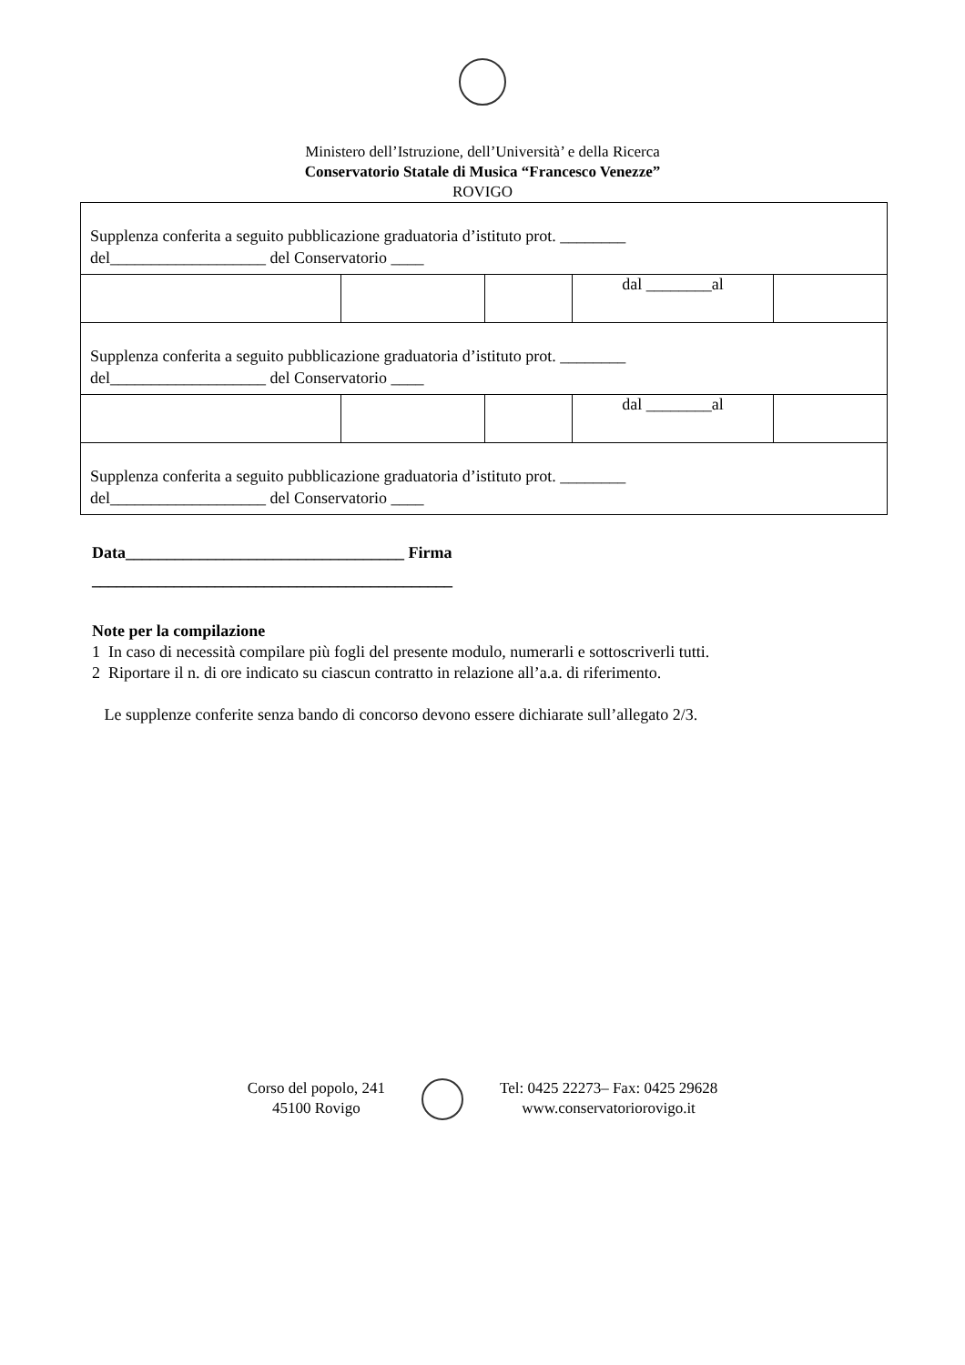Ministero dell’Istruzione, dell’Università’ e della Ricerca
Conservatorio Statale di Musica “Francesco Venezze”
ROVIGO
| Supplenza conferita a seguito pubblicazione graduatoria d’istituto prot. ________ del___________________ del Conservatorio ____ | | | | |
| | | | dal ________al | |
| Supplenza conferita a seguito pubblicazione graduatoria d’istituto prot. ________ del___________________ del Conservatorio ____ | | | | |
| | | | dal ________al | |
| Supplenza conferita a seguito pubblicazione graduatoria d’istituto prot. ________ del___________________ del Conservatorio ____ | | | | |
Data__________________________________ Firma
____________________________________________
Note per la compilazione
1 In caso di necessità compilare più fogli del presente modulo, numerarli e sottoscriverli tutti.
2 Riportare il n. di ore indicato su ciascun contratto in relazione all’a.a. di riferimento.
Le supplenze conferite senza bando di concorso devono essere dichiarate sull’allegato 2/3.
Corso del popolo, 241
45100 Rovigo
Tel: 0425 22273– Fax: 0425 29628
www.conservatoriorovigo.it